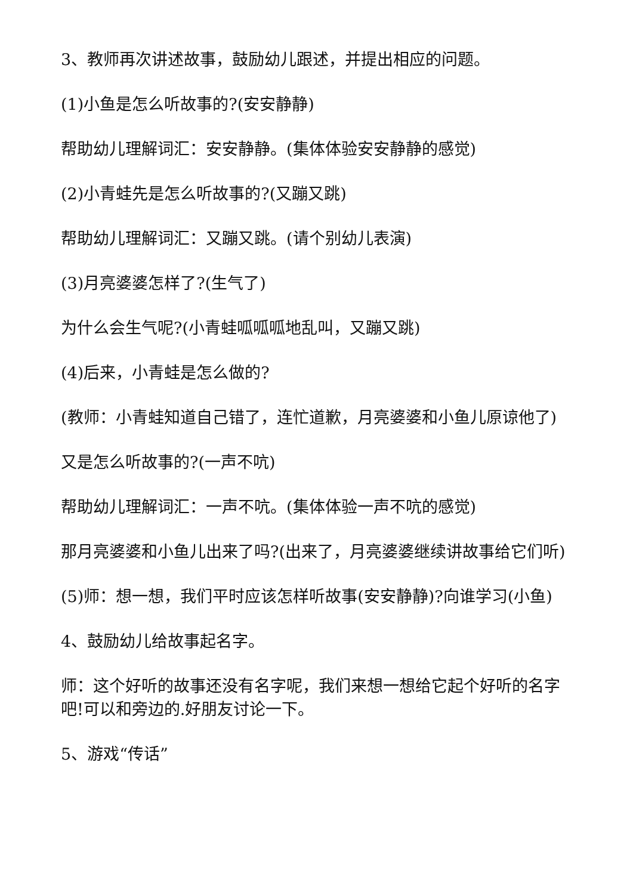3、教师再次讲述故事，鼓励幼儿跟述，并提出相应的问题。
(1)小鱼是怎么听故事的?(安安静静)
帮助幼儿理解词汇：安安静静。(集体体验安安静静的感觉)
(2)小青蛙先是怎么听故事的?(又蹦又跳)
帮助幼儿理解词汇：又蹦又跳。(请个别幼儿表演)
(3)月亮婆婆怎样了?(生气了)
为什么会生气呢?(小青蛙呱呱呱地乱叫，又蹦又跳)
(4)后来，小青蛙是怎么做的?
(教师：小青蛙知道自己错了，连忙道歉，月亮婆婆和小鱼儿原谅他了)
又是怎么听故事的?(一声不吭)
帮助幼儿理解词汇：一声不吭。(集体体验一声不吭的感觉)
那月亮婆婆和小鱼儿出来了吗?(出来了，月亮婆婆继续讲故事给它们听)
(5)师：想一想，我们平时应该怎样听故事(安安静静)?向谁学习(小鱼)
4、鼓励幼儿给故事起名字。
师：这个好听的故事还没有名字呢，我们来想一想给它起个好听的名字吧!可以和旁边的.好朋友讨论一下。
5、游戏“传话”